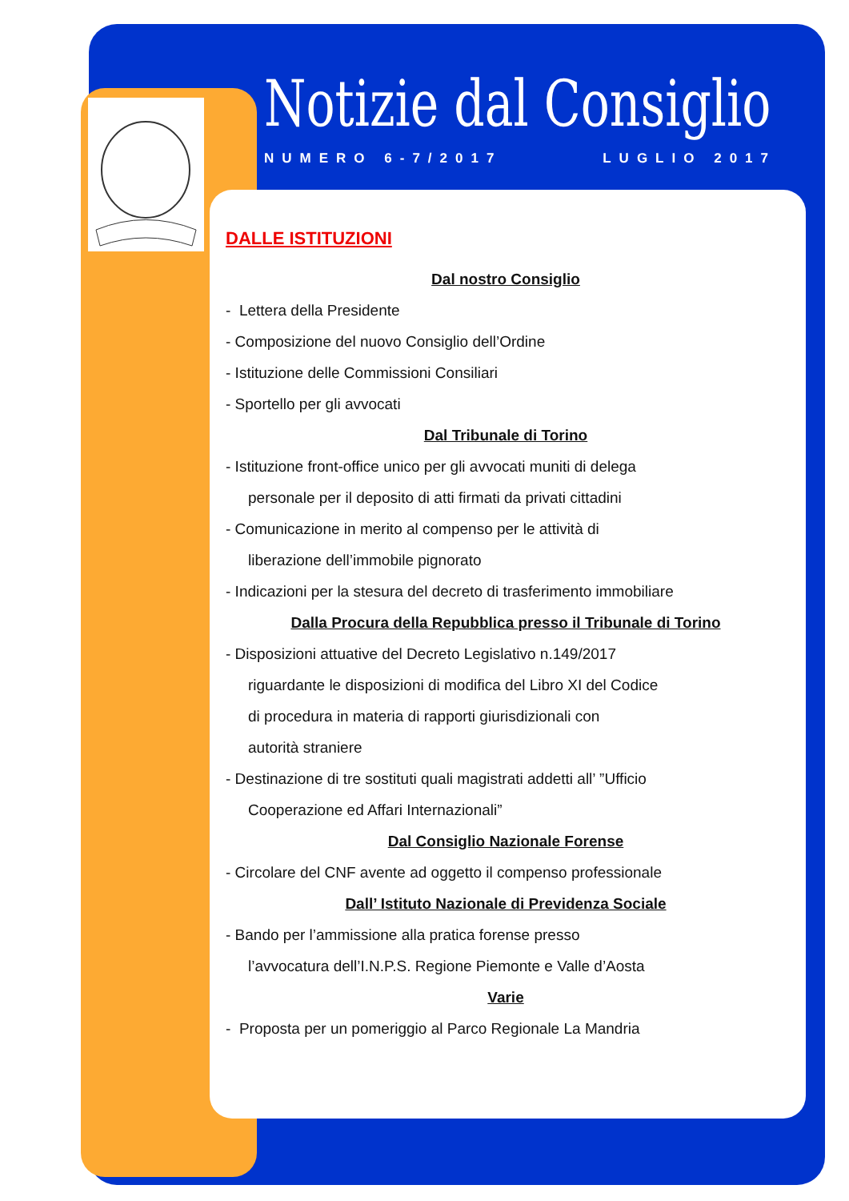Notizie dal Consiglio
NUMERO 6-7/2017 LUGLIO 2017
DALLE ISTITUZIONI
Dal nostro Consiglio
- Lettera della Presidente
- Composizione del nuovo Consiglio dell’Ordine
- Istituzione delle Commissioni Consiliari
- Sportello per gli avvocati
Dal Tribunale di Torino
- Istituzione front-office unico per gli avvocati muniti di delega
personale per il deposito di atti firmati da privati cittadini
- Comunicazione in merito al compenso per le attività di
liberazione dell’immobile pignorato
- Indicazioni per la stesura del decreto di trasferimento immobiliare
Dalla Procura della Repubblica presso il Tribunale di Torino
- Disposizioni attuative del Decreto Legislativo n.149/2017
riguardante le disposizioni di modifica del Libro XI del Codice
di procedura in materia di rapporti giurisdizionali con
autorità straniere
- Destinazione di tre sostituti quali magistrati addetti all’ ”Ufficio
Cooperazione ed Affari Internazionali”
Dal Consiglio Nazionale Forense
- Circolare del CNF avente ad oggetto il compenso professionale
Dall’ Istituto Nazionale di Previdenza Sociale
- Bando per l’ammissione alla pratica forense presso
l’avvocatura dell’I.N.P.S. Regione Piemonte e Valle d’Aosta
Varie
- Proposta per un pomeriggio al Parco Regionale La Mandria